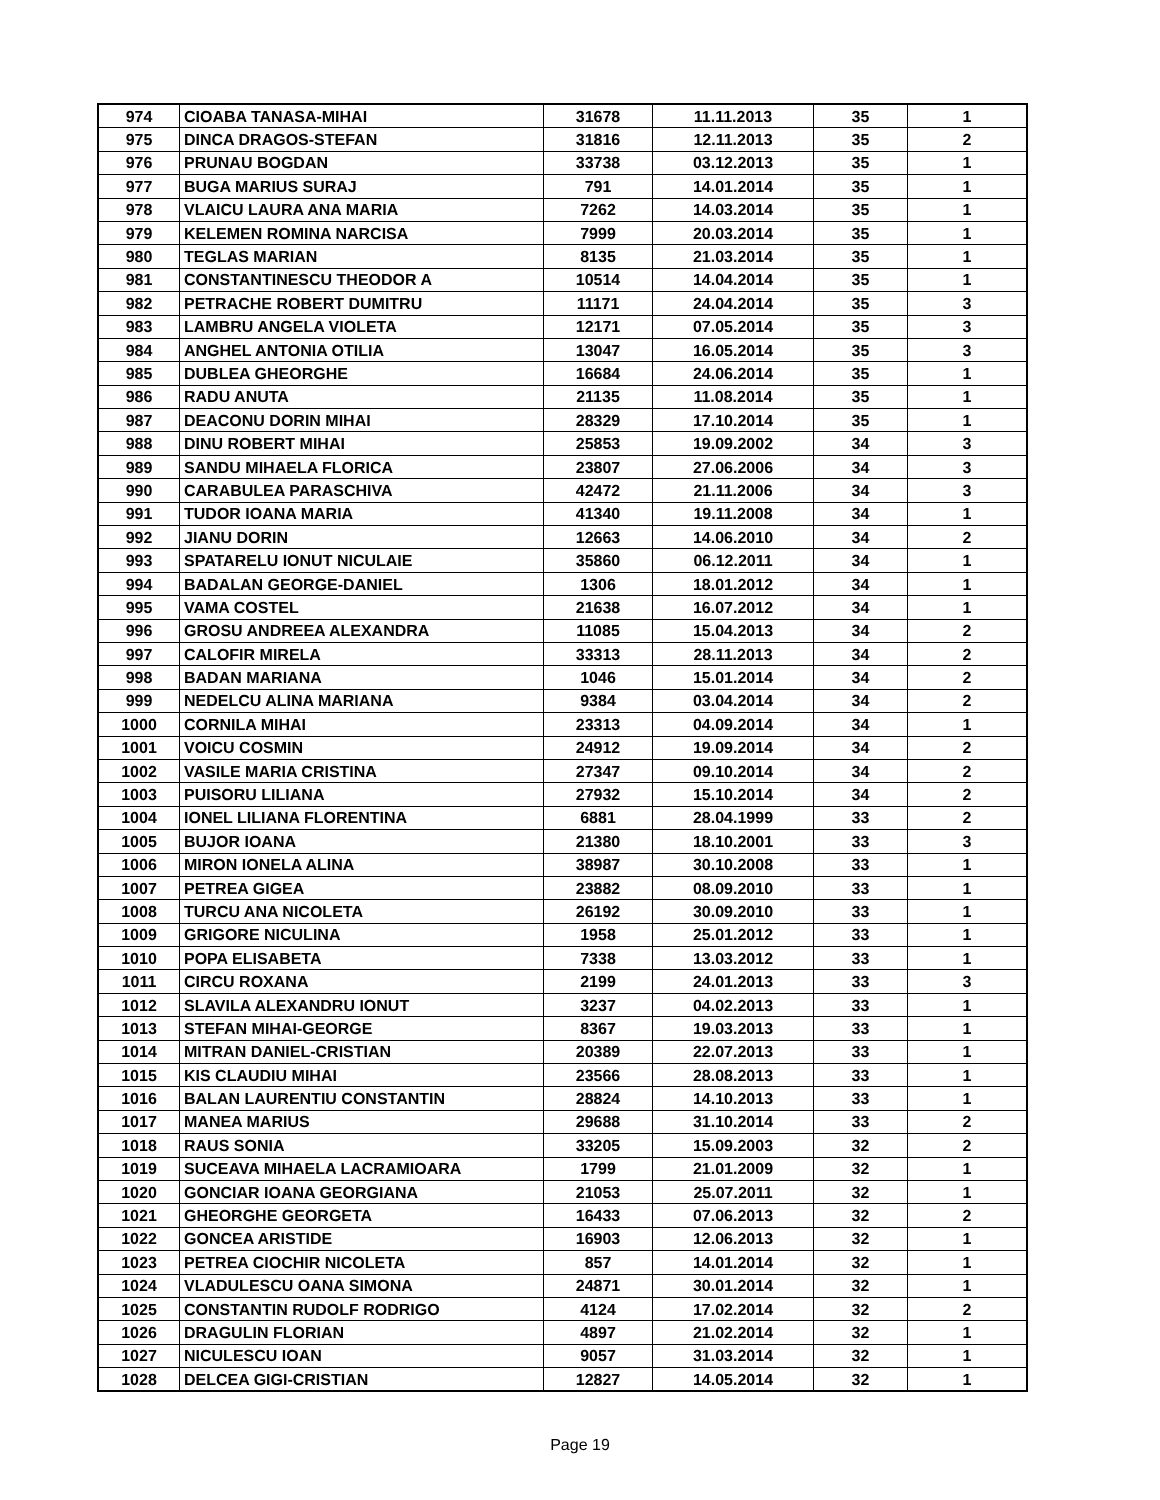| 974 | CIOABA TANASA-MIHAI | 31678 | 11.11.2013 | 35 | 1 |
| 975 | DINCA DRAGOS-STEFAN | 31816 | 12.11.2013 | 35 | 2 |
| 976 | PRUNAU BOGDAN | 33738 | 03.12.2013 | 35 | 1 |
| 977 | BUGA MARIUS SURAJ | 791 | 14.01.2014 | 35 | 1 |
| 978 | VLAICU LAURA ANA MARIA | 7262 | 14.03.2014 | 35 | 1 |
| 979 | KELEMEN ROMINA NARCISA | 7999 | 20.03.2014 | 35 | 1 |
| 980 | TEGLAS MARIAN | 8135 | 21.03.2014 | 35 | 1 |
| 981 | CONSTANTINESCU THEODOR A | 10514 | 14.04.2014 | 35 | 1 |
| 982 | PETRACHE ROBERT DUMITRU | 11171 | 24.04.2014 | 35 | 3 |
| 983 | LAMBRU ANGELA VIOLETA | 12171 | 07.05.2014 | 35 | 3 |
| 984 | ANGHEL ANTONIA OTILIA | 13047 | 16.05.2014 | 35 | 3 |
| 985 | DUBLEA GHEORGHE | 16684 | 24.06.2014 | 35 | 1 |
| 986 | RADU ANUTA | 21135 | 11.08.2014 | 35 | 1 |
| 987 | DEACONU DORIN MIHAI | 28329 | 17.10.2014 | 35 | 1 |
| 988 | DINU ROBERT MIHAI | 25853 | 19.09.2002 | 34 | 3 |
| 989 | SANDU MIHAELA FLORICA | 23807 | 27.06.2006 | 34 | 3 |
| 990 | CARABULEA PARASCHIVA | 42472 | 21.11.2006 | 34 | 3 |
| 991 | TUDOR IOANA MARIA | 41340 | 19.11.2008 | 34 | 1 |
| 992 | JIANU DORIN | 12663 | 14.06.2010 | 34 | 2 |
| 993 | SPATARELU IONUT NICULAIE | 35860 | 06.12.2011 | 34 | 1 |
| 994 | BADALAN GEORGE-DANIEL | 1306 | 18.01.2012 | 34 | 1 |
| 995 | VAMA COSTEL | 21638 | 16.07.2012 | 34 | 1 |
| 996 | GROSU ANDREEA ALEXANDRA | 11085 | 15.04.2013 | 34 | 2 |
| 997 | CALOFIR MIRELA | 33313 | 28.11.2013 | 34 | 2 |
| 998 | BADAN MARIANA | 1046 | 15.01.2014 | 34 | 2 |
| 999 | NEDELCU ALINA MARIANA | 9384 | 03.04.2014 | 34 | 2 |
| 1000 | CORNILA MIHAI | 23313 | 04.09.2014 | 34 | 1 |
| 1001 | VOICU COSMIN | 24912 | 19.09.2014 | 34 | 2 |
| 1002 | VASILE MARIA CRISTINA | 27347 | 09.10.2014 | 34 | 2 |
| 1003 | PUISORU LILIANA | 27932 | 15.10.2014 | 34 | 2 |
| 1004 | IONEL LILIANA FLORENTINA | 6881 | 28.04.1999 | 33 | 2 |
| 1005 | BUJOR IOANA | 21380 | 18.10.2001 | 33 | 3 |
| 1006 | MIRON IONELA ALINA | 38987 | 30.10.2008 | 33 | 1 |
| 1007 | PETREA GIGEA | 23882 | 08.09.2010 | 33 | 1 |
| 1008 | TURCU ANA NICOLETA | 26192 | 30.09.2010 | 33 | 1 |
| 1009 | GRIGORE NICULINA | 1958 | 25.01.2012 | 33 | 1 |
| 1010 | POPA ELISABETA | 7338 | 13.03.2012 | 33 | 1 |
| 1011 | CIRCU ROXANA | 2199 | 24.01.2013 | 33 | 3 |
| 1012 | SLAVILA ALEXANDRU IONUT | 3237 | 04.02.2013 | 33 | 1 |
| 1013 | STEFAN MIHAI-GEORGE | 8367 | 19.03.2013 | 33 | 1 |
| 1014 | MITRAN DANIEL-CRISTIAN | 20389 | 22.07.2013 | 33 | 1 |
| 1015 | KIS CLAUDIU MIHAI | 23566 | 28.08.2013 | 33 | 1 |
| 1016 | BALAN LAURENTIU CONSTANTIN | 28824 | 14.10.2013 | 33 | 1 |
| 1017 | MANEA MARIUS | 29688 | 31.10.2014 | 33 | 2 |
| 1018 | RAUS SONIA | 33205 | 15.09.2003 | 32 | 2 |
| 1019 | SUCEAVA MIHAELA LACRAMIOARA | 1799 | 21.01.2009 | 32 | 1 |
| 1020 | GONCIAR IOANA GEORGIANA | 21053 | 25.07.2011 | 32 | 1 |
| 1021 | GHEORGHE GEORGETA | 16433 | 07.06.2013 | 32 | 2 |
| 1022 | GONCEA ARISTIDE | 16903 | 12.06.2013 | 32 | 1 |
| 1023 | PETREA CIOCHIR NICOLETA | 857 | 14.01.2014 | 32 | 1 |
| 1024 | VLADULESCU OANA SIMONA | 24871 | 30.01.2014 | 32 | 1 |
| 1025 | CONSTANTIN RUDOLF RODRIGO | 4124 | 17.02.2014 | 32 | 2 |
| 1026 | DRAGULIN FLORIAN | 4897 | 21.02.2014 | 32 | 1 |
| 1027 | NICULESCU IOAN | 9057 | 31.03.2014 | 32 | 1 |
| 1028 | DELCEA GIGI-CRISTIAN | 12827 | 14.05.2014 | 32 | 1 |
Page 19